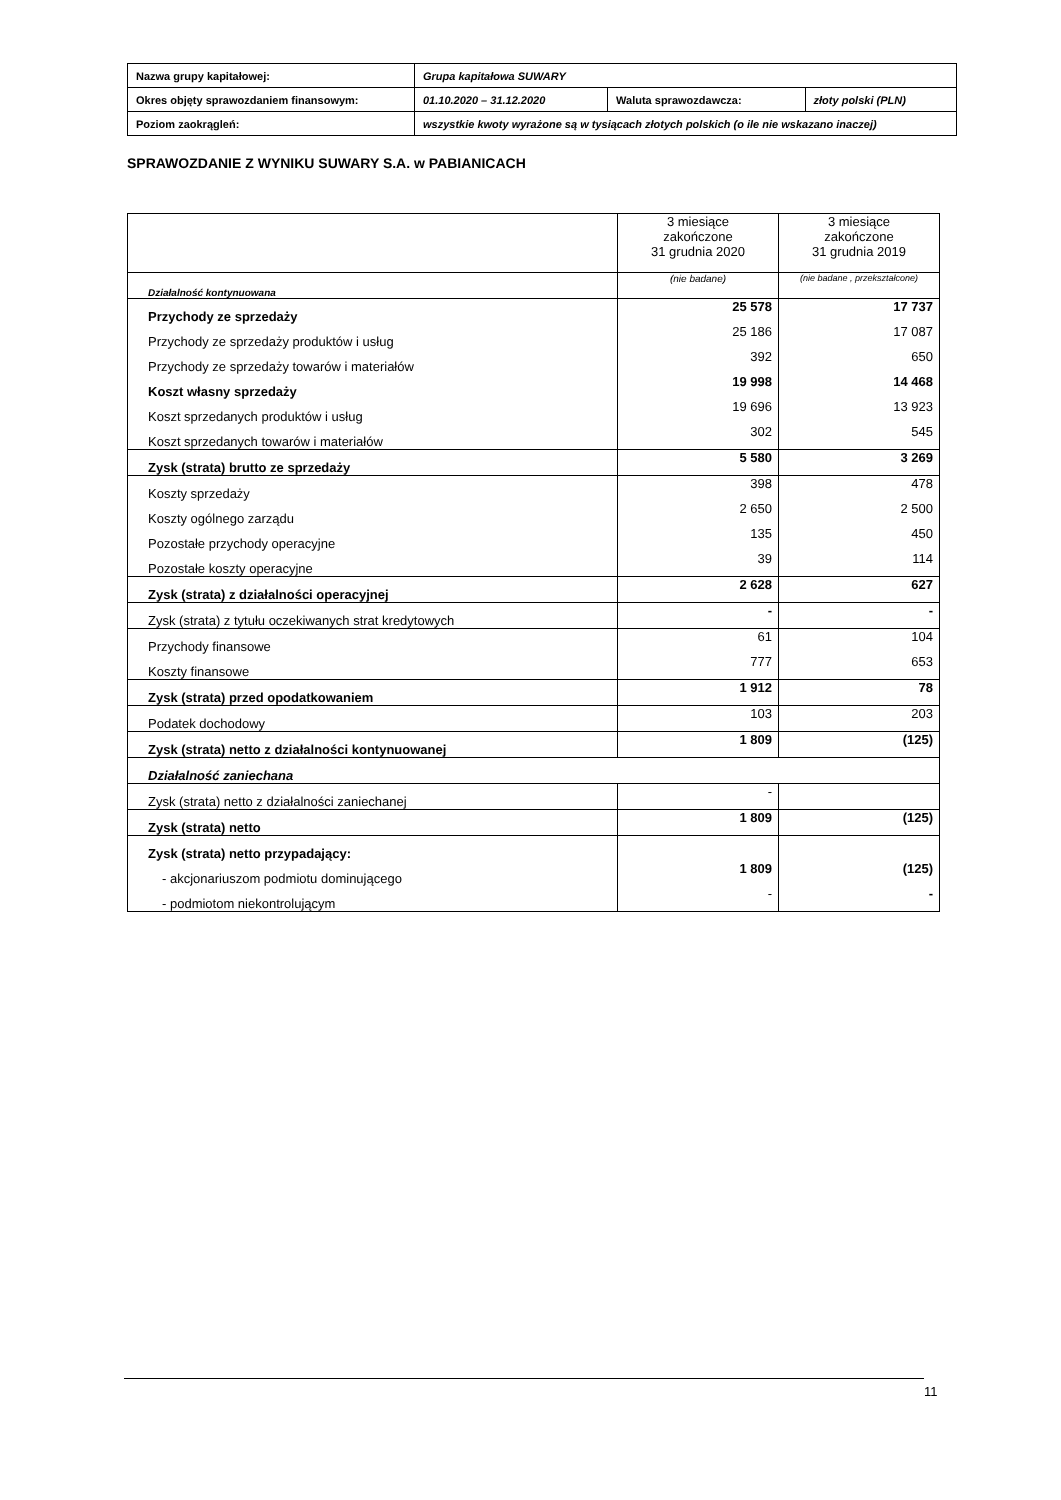| Nazwa grupy kapitałowej: | Grupa kapitałowa SUWARY | | |
| Okres objęty sprawozdaniem finansowym: | 01.10.2020 – 31.12.2020 | Waluta sprawozdawcza: | złoty polski (PLN) |
| Poziom zaokrągleń: | wszystkie kwoty wyrażone są w tysiącach złotych polskich (o ile nie wskazano inaczej) | | |
SPRAWOZDANIE Z WYNIKU SUWARY S.A. w PABIANICACH
| | 3 miesiące zakończone 31 grudnia 2020 | 3 miesiące zakończone 31 grudnia 2019 |
| Działalność kontynuowana | (nie badane) | (nie badane , przekształcone) |
| Przychody ze sprzedaży | 25 578 | 17 737 |
| Przychody ze sprzedaży produktów i usług | 25 186 | 17 087 |
| Przychody ze sprzedaży towarów i materiałów | 392 | 650 |
| Koszt własny sprzedaży | 19 998 | 14 468 |
| Koszt sprzedanych produktów i usług | 19 696 | 13 923 |
| Koszt sprzedanych towarów i materiałów | 302 | 545 |
| Zysk (strata) brutto ze sprzedaży | 5 580 | 3 269 |
| Koszty sprzedaży | 398 | 478 |
| Koszty ogólnego zarządu | 2 650 | 2 500 |
| Pozostałe przychody operacyjne | 135 | 450 |
| Pozostałe koszty operacyjne | 39 | 114 |
| Zysk (strata) z działalności operacyjnej | 2 628 | 627 |
| Zysk (strata) z tytułu oczekiwanych strat kredytowych | - | - |
| Przychody finansowe | 61 | 104 |
| Koszty finansowe | 777 | 653 |
| Zysk (strata) przed opodatkowaniem | 1 912 | 78 |
| Podatek dochodowy | 103 | 203 |
| Zysk (strata) netto z działalności kontynuowanej | 1 809 | (125) |
| Działalność zaniechana | | |
| Zysk (strata) netto z działalności zaniechanej | - | |
| Zysk (strata) netto | 1 809 | (125) |
| Zysk (strata) netto przypadający: | | |
| - akcjonariuszom podmiotu dominującego | 1 809 | (125) |
| - podmiotom niekontrolującym | - | - |
11